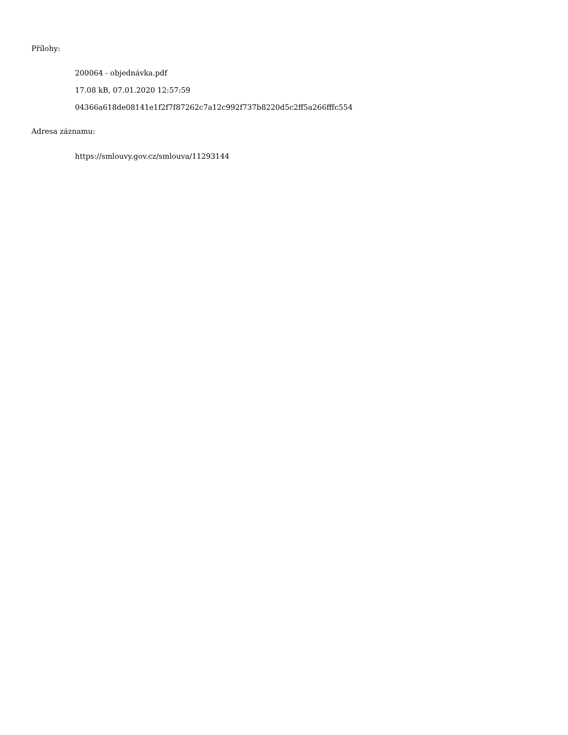Přílohy:
200064 - objednávka.pdf
17.08 kB, 07.01.2020 12:57:59
04366a618de08141e1f2f7f87262c7a12c992f737b8220d5c2ff5a266fffc554
Adresa záznamu:
https://smlouvy.gov.cz/smlouva/11293144